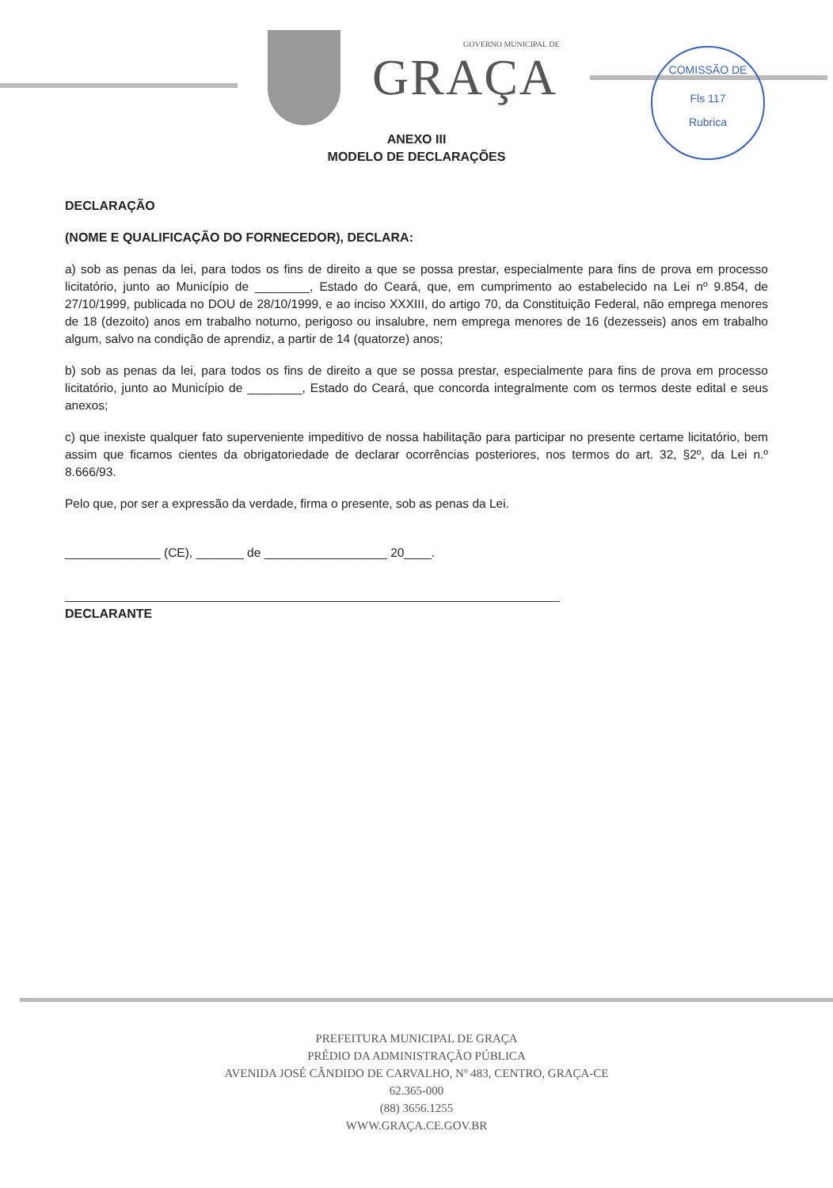GOVERNO MUNICIPAL DE
GRAÇA
COMISSÃO DE
Fls 117
Rubrica
ANEXO III
MODELO DE DECLARAÇÕES
DECLARAÇÃO
(NOME E QUALIFICAÇÃO DO FORNECEDOR), DECLARA:
a) sob as penas da lei, para todos os fins de direito a que se possa prestar, especialmente para fins de prova em processo licitatório, junto ao Município de ________, Estado do Ceará, que, em cumprimento ao estabelecido na Lei nº 9.854, de 27/10/1999, publicada no DOU de 28/10/1999, e ao inciso XXXIII, do artigo 70, da Constituição Federal, não emprega menores de 18 (dezoito) anos em trabalho noturno, perigoso ou insalubre, nem emprega menores de 16 (dezesseis) anos em trabalho algum, salvo na condição de aprendiz, a partir de 14 (quatorze) anos;
b) sob as penas da lei, para todos os fins de direito a que se possa prestar, especialmente para fins de prova em processo licitatório, junto ao Município de ________, Estado do Ceará, que concorda integralmente com os termos deste edital e seus anexos;
c) que inexiste qualquer fato superveniente impeditivo de nossa habilitação para participar no presente certame licitatório, bem assim que ficamos cientes da obrigatoriedade de declarar ocorrências posteriores, nos termos do art. 32, §2º, da Lei n.º 8.666/93.
Pelo que, por ser a expressão da verdade, firma o presente, sob as penas da Lei.
______________ (CE), _______ de __________________ 20____.
DECLARANTE
PREFEITURA MUNICIPAL DE GRAÇA
PRÉDIO DA ADMINISTRAÇÃO PÚBLICA
AVENIDA JOSÉ CÂNDIDO DE CARVALHO, Nº 483, CENTRO, GRAÇA-CE
62.365-000
(88) 3656.1255
WWW.GRAÇA.CE.GOV.BR